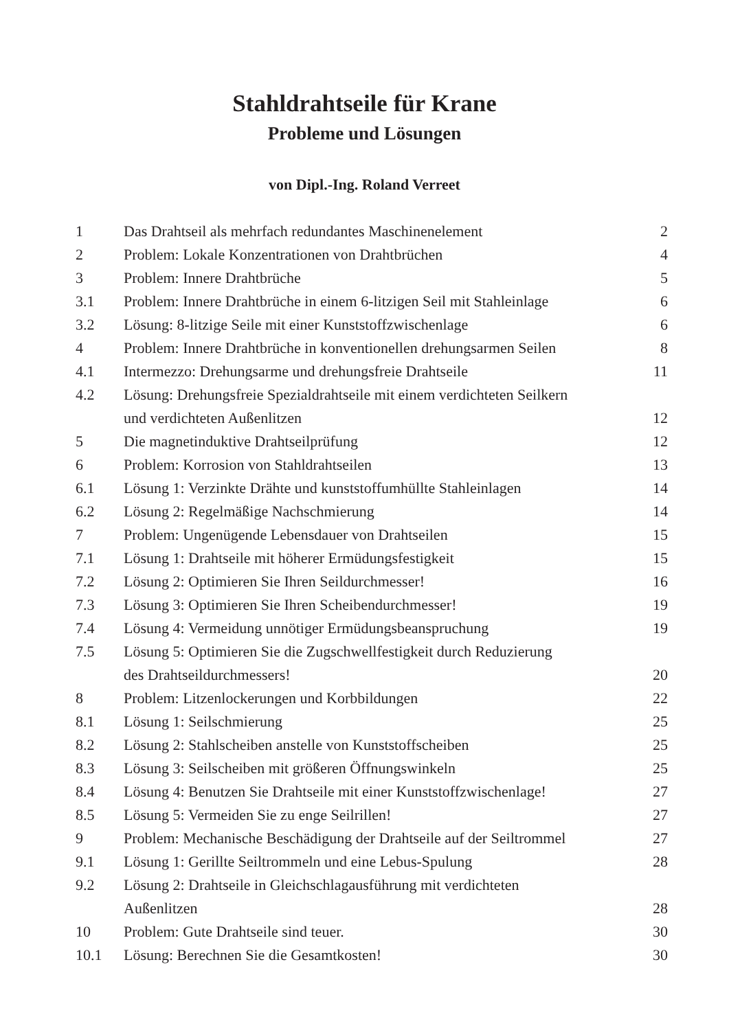Stahldrahtseile für Krane
Probleme und Lösungen
von Dipl.-Ing. Roland Verreet
| 1 | Das Drahtseil als mehrfach redundantes Maschinenelement | 2 |
| 2 | Problem: Lokale Konzentrationen von Drahtbrüchen | 4 |
| 3 | Problem: Innere Drahtbrüche | 5 |
| 3.1 | Problem: Innere Drahtbrüche in einem 6-litzigen Seil mit Stahleinlage | 6 |
| 3.2 | Lösung: 8-litzige Seile mit einer Kunststoffzwischenlage | 6 |
| 4 | Problem: Innere Drahtbrüche in konventionellen drehungsarmen Seilen | 8 |
| 4.1 | Intermezzo: Drehungsarme und drehungsfreie Drahtseile | 11 |
| 4.2 | Lösung: Drehungsfreie Spezialdrahtseile mit einem verdichteten Seilkern und verdichteten Außenlitzen | 12 |
| 5 | Die magnetinduktive Drahtseilprüfung | 12 |
| 6 | Problem: Korrosion von Stahldrahtseilen | 13 |
| 6.1 | Lösung 1: Verzinkte Drähte und kunststoffumhüllte Stahleinlagen | 14 |
| 6.2 | Lösung 2: Regelmäßige Nachschmierung | 14 |
| 7 | Problem: Ungenügende Lebensdauer von Drahtseilen | 15 |
| 7.1 | Lösung 1: Drahtseile mit höherer Ermüdungsfestigkeit | 15 |
| 7.2 | Lösung 2: Optimieren Sie Ihren Seildurchmesser! | 16 |
| 7.3 | Lösung 3: Optimieren Sie Ihren Scheibendurchmesser! | 19 |
| 7.4 | Lösung 4: Vermeidung unnötiger Ermüdungsbeanspruchung | 19 |
| 7.5 | Lösung 5: Optimieren Sie die Zugschwellfestigkeit durch Reduzierung des Drahtseildurchmessers! | 20 |
| 8 | Problem: Litzenlockerungen und Korbbildungen | 22 |
| 8.1 | Lösung 1: Seilschmierung | 25 |
| 8.2 | Lösung 2: Stahlscheiben anstelle von Kunststoffscheiben | 25 |
| 8.3 | Lösung 3: Seilscheiben mit größeren Öffnungswinkeln | 25 |
| 8.4 | Lösung 4: Benutzen Sie Drahtseile mit einer Kunststoffzwischenlage! | 27 |
| 8.5 | Lösung 5: Vermeiden Sie zu enge Seilrillen! | 27 |
| 9 | Problem: Mechanische Beschädigung der Drahtseile auf der Seiltrommel | 27 |
| 9.1 | Lösung 1: Gerillte Seiltrommeln und eine Lebus-Spulung | 28 |
| 9.2 | Lösung 2: Drahtseile in Gleichschlagausführung mit verdichteten Außenlitzen | 28 |
| 10 | Problem: Gute Drahtseile sind teuer. | 30 |
| 10.1 | Lösung: Berechnen Sie die Gesamtkosten! | 30 |